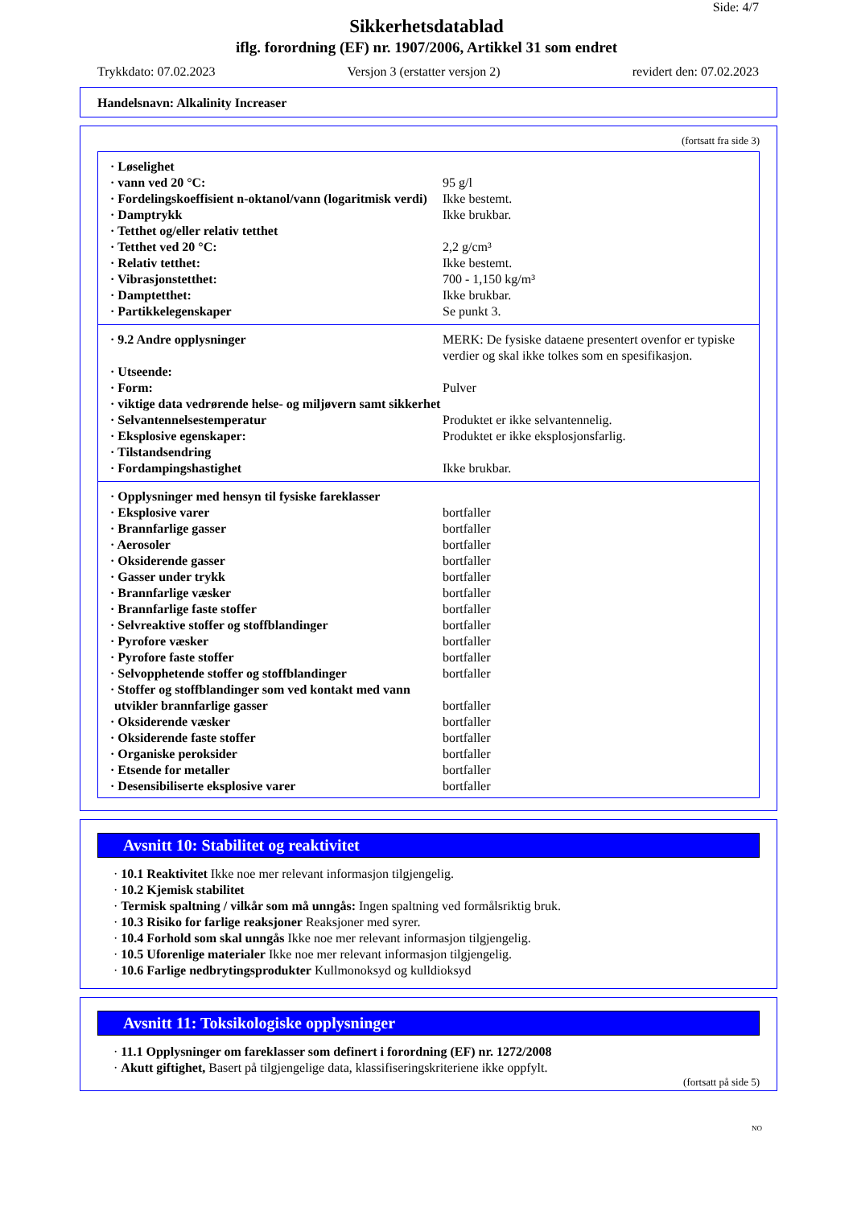Side: 4/7
Sikkerhetsdatablad
iflg. forordning (EF) nr. 1907/2006, Artikkel 31 som endret
Trykkdato: 07.02.2023 Versjon 3 (erstatter versjon 2) revidert den: 07.02.2023
Handelsnavn: Alkalinity Increaser
(fortsatt fra side 3)
| · Løselighet | |
| · vann ved 20 °C: | 95 g/l |
| · Fordelingskoeffisient n-oktanol/vann (logaritmisk verdi) | Ikke bestemt. |
| · Damptrykk | Ikke brukbar. |
| · Tetthet og/eller relativ tetthet | |
| · Tetthet ved 20 °C: | 2,2 g/cm³ |
| · Relativ tetthet: | Ikke bestemt. |
| · Vibrasjonstetthet: | 700 - 1,150 kg/m³ |
| · Damptetthet: | Ikke brukbar. |
| · Partikkelegenskaper | Se punkt 3. |
| · 9.2 Andre opplysninger | MERK: De fysiske dataene presentert ovenfor er typiske verdier og skal ikke tolkes som en spesifikasjon. |
| · Utseende: | |
| · Form: | Pulver |
| · viktige data vedrørende helse- og miljøvern samt sikkerhet | |
| · Selvantennelsestemperatur | Produktet er ikke selvantennelig. |
| · Eksplosive egenskaper: | Produktet er ikke eksplosjonsfarlig. |
| · Tilstandsendring | |
| · Fordampingshastighet | Ikke brukbar. |
| · Opplysninger med hensyn til fysiske fareklasser | |
| · Eksplosive varer | bortfaller |
| · Brannfarlige gasser | bortfaller |
| · Aerosoler | bortfaller |
| · Oksiderende gasser | bortfaller |
| · Gasser under trykk | bortfaller |
| · Brannfarlige væsker | bortfaller |
| · Brannfarlige faste stoffer | bortfaller |
| · Selvreaktive stoffer og stoffblandinger | bortfaller |
| · Pyrofore væsker | bortfaller |
| · Pyrofore faste stoffer | bortfaller |
| · Selvopphetende stoffer og stoffblandinger | bortfaller |
| · Stoffer og stoffblandinger som ved kontakt med vann utvikler brannfarlige gasser | bortfaller |
| · Oksiderende væsker | bortfaller |
| · Oksiderende faste stoffer | bortfaller |
| · Organiske peroksider | bortfaller |
| · Etsende for metaller | bortfaller |
| · Desensibiliserte eksplosive varer | bortfaller |
Avsnitt 10: Stabilitet og reaktivitet
· 10.1 Reaktivitet Ikke noe mer relevant informasjon tilgjengelig.
· 10.2 Kjemisk stabilitet
· Termisk spaltning / vilkår som må unngås: Ingen spaltning ved formålsriktig bruk.
· 10.3 Risiko for farlige reaksjoner Reaksjoner med syrer.
· 10.4 Forhold som skal unngås Ikke noe mer relevant informasjon tilgjengelig.
· 10.5 Uforenlige materialer Ikke noe mer relevant informasjon tilgjengelig.
· 10.6 Farlige nedbrytingsprodukter Kullmonoksyd og kulldioksyd
Avsnitt 11: Toksikologiske opplysninger
· 11.1 Opplysninger om fareklasser som definert i forordning (EF) nr. 1272/2008
· Akutt giftighet, Basert på tilgjengelige data, klassifiseringskriteriene ikke oppfylt.
(fortsatt på side 5)
NO